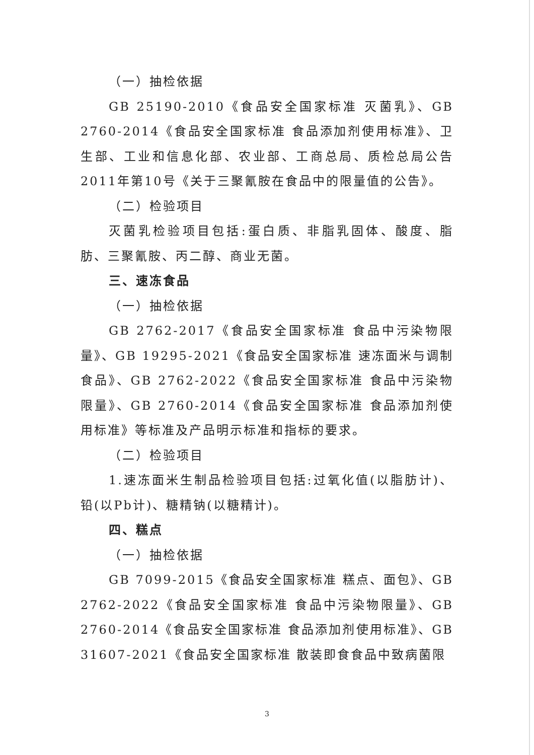（一）抽检依据
GB 25190-2010《食品安全国家标准 灭菌乳》、GB 2760-2014《食品安全国家标准 食品添加剂使用标准》、卫生部、工业和信息化部、农业部、工商总局、质检总局公告2011年第10号《关于三聚氰胺在食品中的限量值的公告》。
（二）检验项目
灭菌乳检验项目包括:蛋白质、非脂乳固体、酸度、脂肪、三聚氰胺、丙二醇、商业无菌。
三、速冻食品
（一）抽检依据
GB 2762-2017《食品安全国家标准 食品中污染物限量》、GB 19295-2021《食品安全国家标准 速冻面米与调制食品》、GB 2762-2022《食品安全国家标准 食品中污染物限量》、GB 2760-2014《食品安全国家标准 食品添加剂使用标准》等标准及产品明示标准和指标的要求。
（二）检验项目
1.速冻面米生制品检验项目包括:过氧化值(以脂肪计)、铅(以Pb计)、糖精钠(以糖精计)。
四、糕点
（一）抽检依据
GB 7099-2015《食品安全国家标准 糕点、面包》、GB 2762-2022《食品安全国家标准 食品中污染物限量》、GB 2760-2014《食品安全国家标准 食品添加剂使用标准》、GB 31607-2021《食品安全国家标准 散装即食食品中致病菌限
3